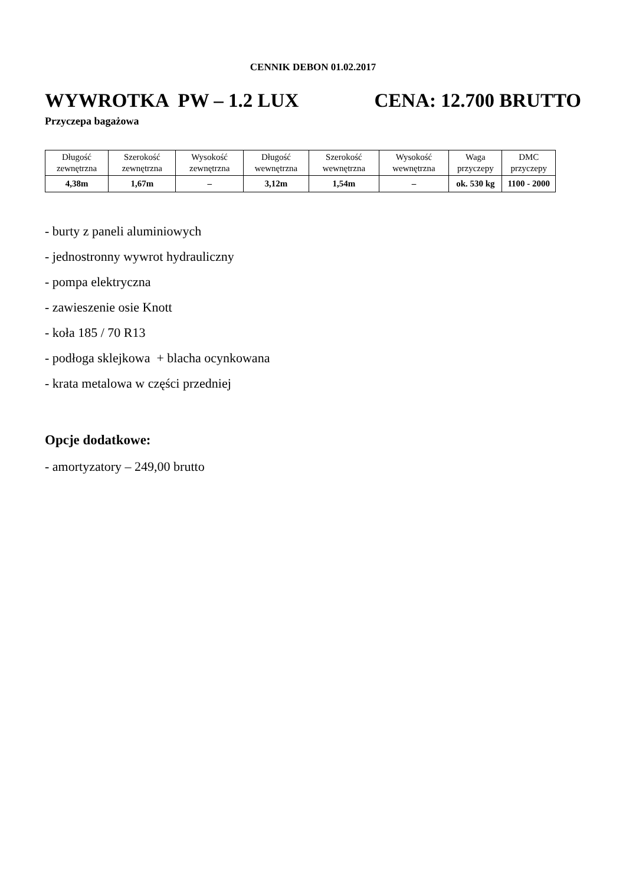CENNIK DEBON 01.02.2017
WYWROTKA PW – 1.2 LUX CENA: 12.700 BRUTTO
Przyczepa bagażowa
| Długość zewnętrzna | Szerokość zewnętrzna | Wysokość zewnętrzna | Długość wewnętrzna | Szerokość wewnętrzna | Wysokość wewnętrzna | Waga przyczepy | DMC przyczepy |
| --- | --- | --- | --- | --- | --- | --- | --- |
| 4,38m | 1,67m | – | 3,12m | 1,54m | – | ok. 530 kg | 1100 - 2000 |
- burty z paneli aluminiowych
- jednostronny wywrot hydrauliczny
- pompa elektryczna
- zawieszenie osie Knott
- koła 185 / 70 R13
- podłoga sklejkowa + blacha ocynkowana
- krata metalowa w części przedniej
Opcje dodatkowe:
- amortyzatory – 249,00 brutto